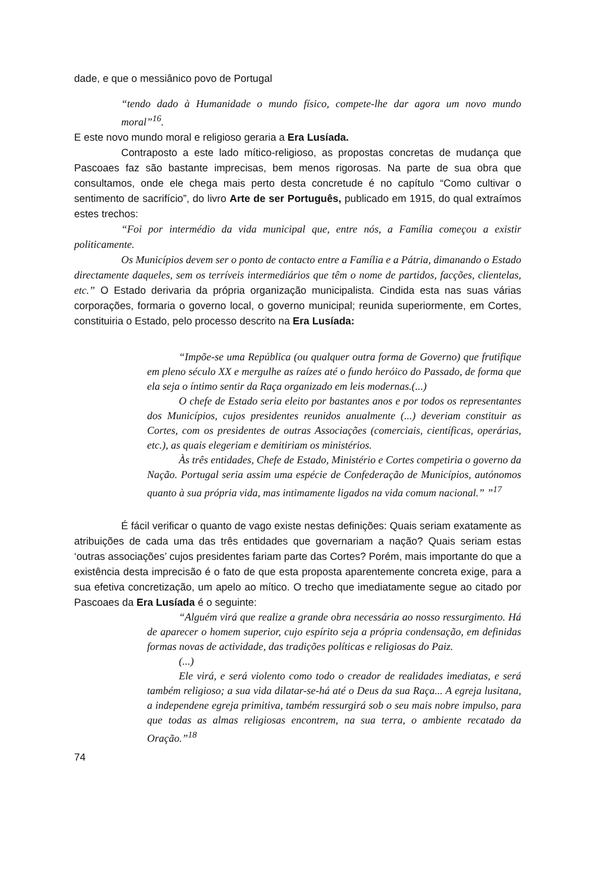dade, e que o messiânico povo de Portugal
“tendo dado à Humanidade o mundo físico, compete-lhe dar agora um novo mundo moral”<sup>16</sup>.
E este novo mundo moral e religioso geraria a Era Lusíada.
Contraposto a este lado mítico-religioso, as propostas concretas de mudança que Pascoaes faz são bastante imprecisas, bem menos rigorosas. Na parte de sua obra que consultamos, onde ele chega mais perto desta concretude é no capítulo “Como cultivar o sentimento de sacrifício”, do livro Arte de ser Português, publicado em 1915, do qual extraímos estes trechos:
“Foi por intermédio da vida municipal que, entre nós, a Família começou a existir politicamente.
Os Municípios devem ser o ponto de contacto entre a Família e a Pátria, dimanando o Estado directamente daqueles, sem os terríveis intermediários que têm o nome de partidos, facções, clientelas, etc.” O Estado derivaria da própria organização municipalista. Cindida esta nas suas várias corporações, formaria o governo local, o governo municipal; reunida superiormente, em Cortes, constituiria o Estado, pelo processo descrito na Era Lusíada:
“Impõe-se uma República (ou qualquer outra forma de Governo) que frutifique em pleno século XX e mergulhe as raízes até o fundo heróico do Passado, de forma que ela seja o íntimo sentir da Raça organizado em leis modernas.(...)
O chefe de Estado seria eleito por bastantes anos e por todos os representantes dos Municípios, cujos presidentes reunidos anualmente (...) deveriam constituir as Cortes, com os presidentes de outras Associações (comerciais, científicas, operárias, etc.), as quais elegeriam e demitiriam os ministérios.
Às três entidades, Chefe de Estado, Ministério e Cortes competiria o governo da Nação. Portugal seria assim uma espécie de Confederação de Municípios, autónomos quanto à sua própria vida, mas intimamente ligados na vida comum nacional.” ”<sup>17</sup>
É fácil verificar o quanto de vago existe nestas definições: Quais seriam exatamente as atribuições de cada uma das três entidades que governariam a nação? Quais seriam estas ‘outras associações’ cujos presidentes fariam parte das Cortes? Porém, mais importante do que a existência desta imprecisão é o fato de que esta proposta aparentemente concreta exige, para a sua efetiva concretização, um apelo ao mítico. O trecho que imediatamente segue ao citado por Pascoaes da Era Lusíada é o seguinte:
“Alguém virá que realize a grande obra necessária ao nosso ressurgimento. Há de aparecer o homem superior, cujo espírito seja a própria condensação, em definidas formas novas de actividade, das tradições políticas e religiosas do Paiz.
(...)
Ele virá, e será violento como todo o creador de realidades imediatas, e será também religioso; a sua vida dilatar-se-há até o Deus da sua Raça... A egreja lusitana, a independene egreja primitiva, também ressurgirá sob o seu mais nobre impulso, para que todas as almas religiosas encontrem, na sua terra, o ambiente recatado da Oração.”<sup>18</sup>
74